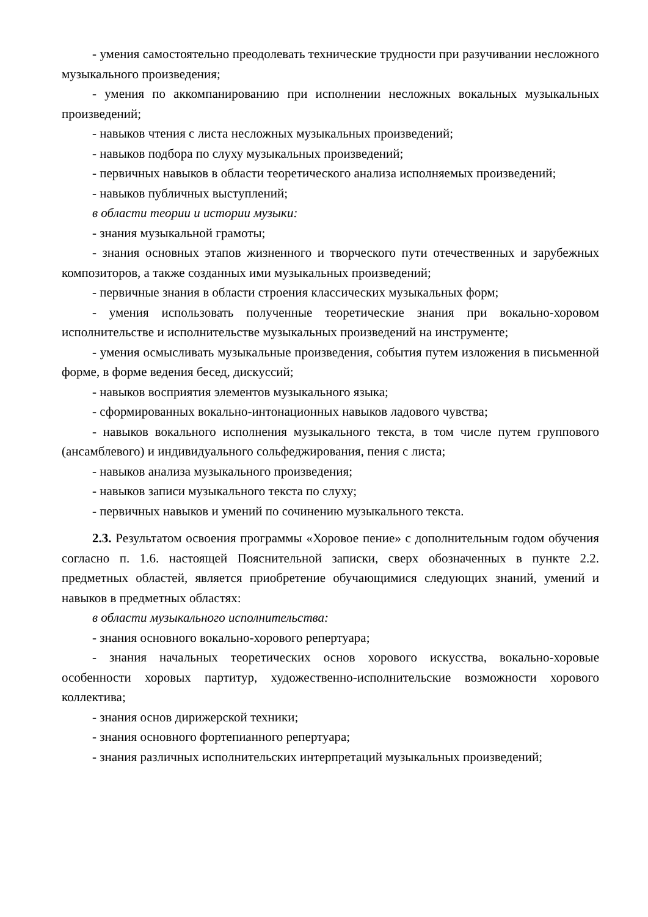- умения самостоятельно преодолевать технические трудности при разучивании несложного музыкального произведения;
- умения по аккомпанированию при исполнении несложных вокальных музыкальных произведений;
- навыков чтения с листа несложных музыкальных произведений;
- навыков подбора по слуху музыкальных произведений;
- первичных навыков в области теоретического анализа исполняемых произведений;
- навыков публичных выступлений;
в области теории и истории музыки:
- знания музыкальной грамоты;
- знания основных этапов жизненного и творческого пути отечественных и зарубежных композиторов, а также созданных ими музыкальных произведений;
- первичные знания в области строения классических музыкальных форм;
- умения использовать полученные теоретические знания при вокально-хоровом исполнительстве и исполнительстве музыкальных произведений на инструменте;
- умения осмысливать музыкальные произведения, события путем изложения в письменной форме, в форме ведения бесед, дискуссий;
- навыков восприятия элементов музыкального языка;
- сформированных вокально-интонационных навыков ладового чувства;
- навыков вокального исполнения музыкального текста, в том числе путем группового (ансамблевого) и индивидуального сольфеджирования, пения с листа;
- навыков анализа музыкального произведения;
- навыков записи музыкального текста по слуху;
- первичных навыков и умений по сочинению музыкального текста.
2.3. Результатом освоения программы «Хоровое пение» с дополнительным годом обучения согласно п. 1.6. настоящей Пояснительной записки, сверх обозначенных в пункте 2.2. предметных областей, является приобретение обучающимися следующих знаний, умений и навыков в предметных областях:
в области музыкального исполнительства:
- знания основного вокально-хорового репертуара;
- знания начальных теоретических основ хорового искусства, вокально-хоровые особенности хоровых партитур, художественно-исполнительские возможности хорового коллектива;
- знания основ дирижерской техники;
- знания основного фортепианного репертуара;
- знания различных исполнительских интерпретаций музыкальных произведений;